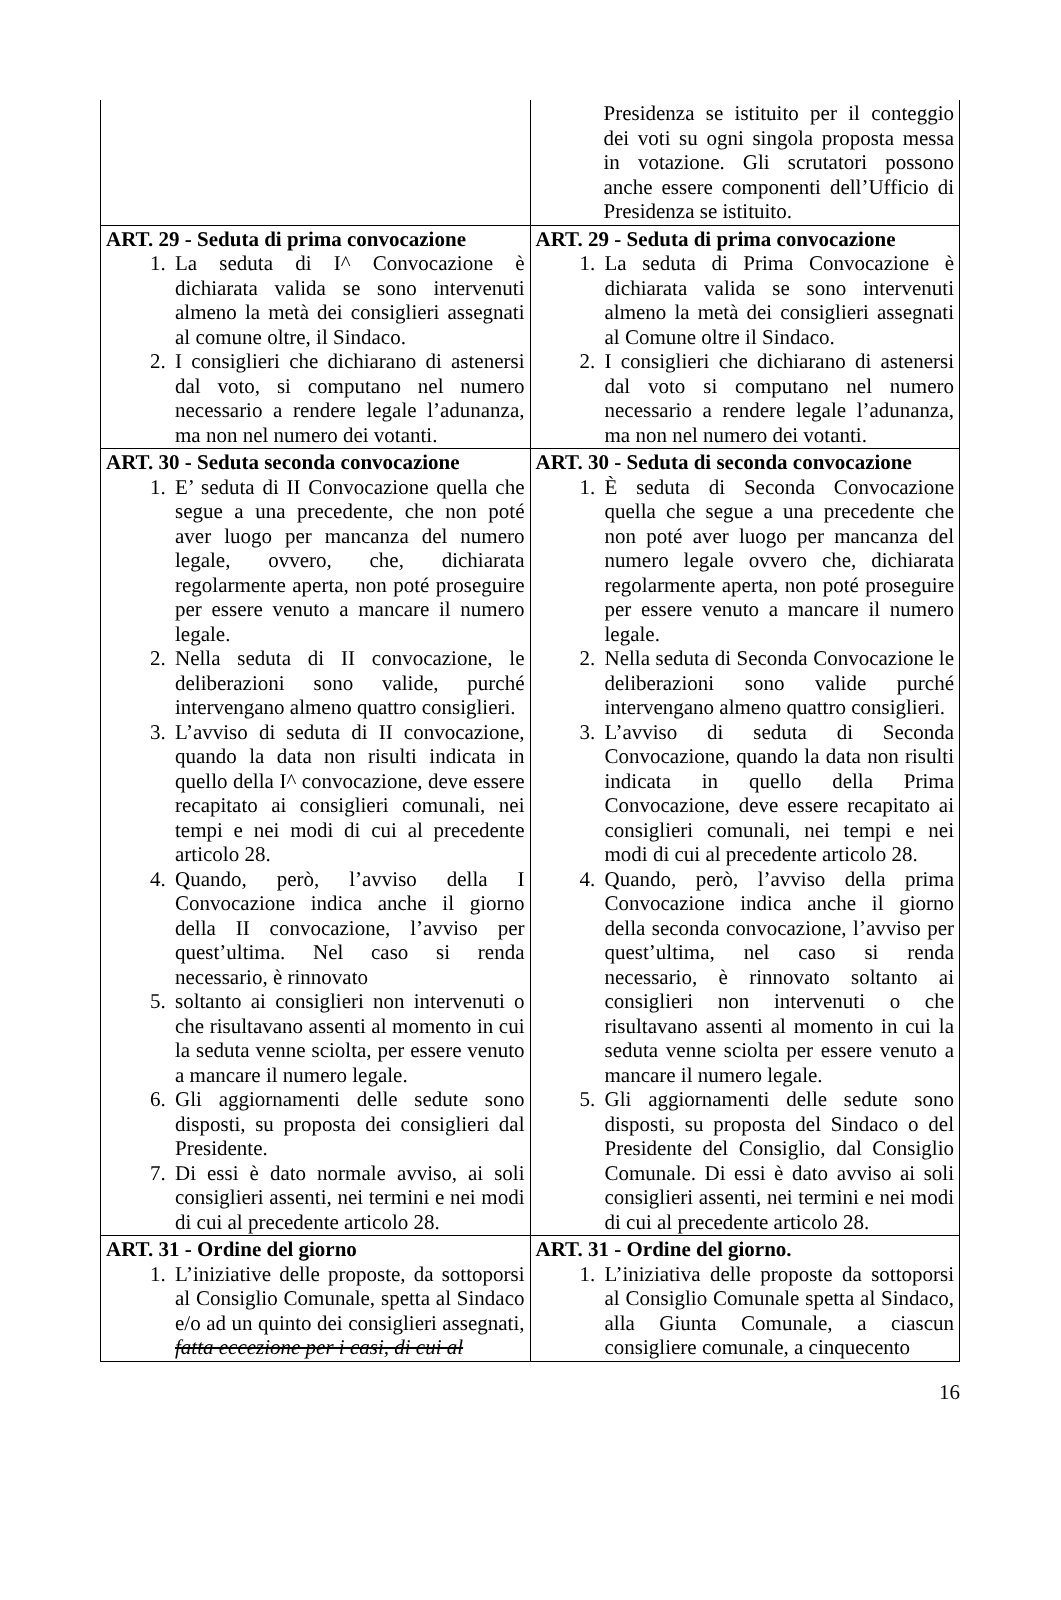| | Presidenza se istituito per il conteggio dei voti su ogni singola proposta messa in votazione. Gli scrutatori possono anche essere componenti dell’Ufficio di Presidenza se istituito. |
| ART. 29 - Seduta di prima convocazione 1. La seduta di I^ Convocazione è dichiarata valida se sono intervenuti almeno la metà dei consiglieri assegnati al comune oltre, il Sindaco. 2. I consiglieri che dichiarano di astenersi dal voto, si computano nel numero necessario a rendere legale l’adunanza, ma non nel numero dei votanti. | ART. 29 - Seduta di prima convocazione 1. La seduta di Prima Convocazione è dichiarata valida se sono intervenuti almeno la metà dei consiglieri assegnati al Comune oltre il Sindaco. 2. I consiglieri che dichiarano di astenersi dal voto si computano nel numero necessario a rendere legale l’adunanza, ma non nel numero dei votanti. |
| ART. 30 - Seduta seconda convocazione 1. E’ seduta di II Convocazione quella che segue a una precedente, che non poté aver luogo per mancanza del numero legale, ovvero, che, dichiarata regolarmente aperta, non poté proseguire per essere venuto a mancare il numero legale. 2. Nella seduta di II convocazione, le deliberazioni sono valide, purché intervengano almeno quattro consiglieri. 3. L’avviso di seduta di II convocazione, quando la data non risulti indicata in quello della I^ convocazione, deve essere recapitato ai consiglieri comunali, nei tempi e nei modi di cui al precedente articolo 28. 4. Quando, però, l’avviso della I Convocazione indica anche il giorno della II convocazione, l’avviso per quest’ultima. Nel caso si renda necessario, è rinnovato 5. soltanto ai consiglieri non intervenuti o che risultavano assenti al momento in cui la seduta venne sciolta, per essere venuto a mancare il numero legale. 6. Gli aggiornamenti delle sedute sono disposti, su proposta dei consiglieri dal Presidente. 7. Di essi è dato normale avviso, ai soli consiglieri assenti, nei termini e nei modi di cui al precedente articolo 28. | ART. 30 - Seduta di seconda convocazione 1. È seduta di Seconda Convocazione quella che segue a una precedente che non poté aver luogo per mancanza del numero legale ovvero che, dichiarata regolarmente aperta, non poté proseguire per essere venuto a mancare il numero legale. 2. Nella seduta di Seconda Convocazione le deliberazioni sono valide purché intervengano almeno quattro consiglieri. 3. L’avviso di seduta di Seconda Convocazione, quando la data non risulti indicata in quello della Prima Convocazione, deve essere recapitato ai consiglieri comunali, nei tempi e nei modi di cui al precedente articolo 28. 4. Quando, però, l’avviso della prima Convocazione indica anche il giorno della seconda convocazione, l’avviso per quest’ultima, nel caso si renda necessario, è rinnovato soltanto ai consiglieri non intervenuti o che risultavano assenti al momento in cui la seduta venne sciolta per essere venuto a mancare il numero legale. 5. Gli aggiornamenti delle sedute sono disposti, su proposta del Sindaco o del Presidente del Consiglio, dal Consiglio Comunale. Di essi è dato avviso ai soli consiglieri assenti, nei termini e nei modi di cui al precedente articolo 28. |
| ART. 31 - Ordine del giorno 1. L’iniziative delle proposte, da sottoporsi al Consiglio Comunale, spetta al Sindaco e/o ad un quinto dei consiglieri assegnati, fatta eccezione per i casi, di cui al | ART. 31 - Ordine del giorno. 1. L’iniziativa delle proposte da sottoporsi al Consiglio Comunale spetta al Sindaco, alla Giunta Comunale, a ciascun consigliere comunale, a cinquecento |
16